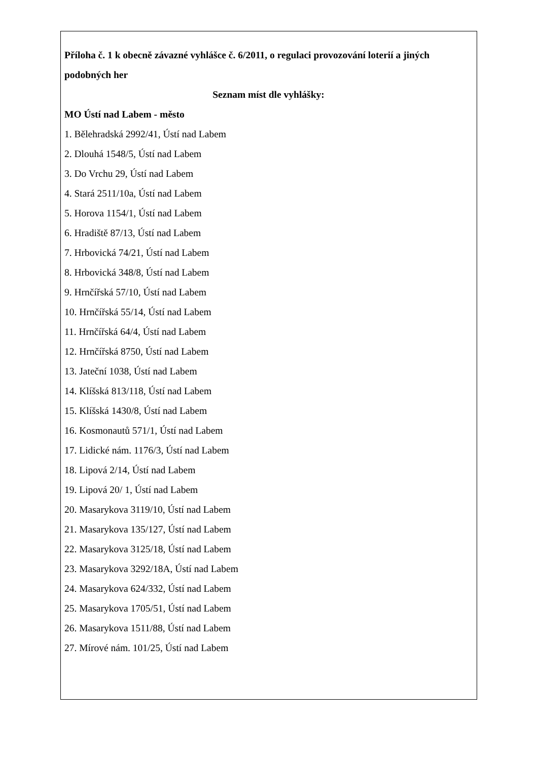Příloha č. 1 k obecně závazné vyhlášce č. 6/2011, o regulaci provozování loterií a jiných podobných her
Seznam míst dle vyhlášky:
MO Ústí nad Labem - město
1. Bělehradská 2992/41, Ústí nad Labem
2. Dlouhá 1548/5, Ústí nad Labem
3. Do Vrchu 29, Ústí nad Labem
4. Stará 2511/10a, Ústí nad Labem
5. Horova 1154/1, Ústí nad Labem
6. Hradiště 87/13, Ústí nad Labem
7. Hrbovická 74/21, Ústí nad Labem
8. Hrbovická 348/8, Ústí nad Labem
9. Hrnčířská 57/10, Ústí nad Labem
10. Hrnčířská 55/14, Ústí nad Labem
11. Hrnčířská 64/4, Ústí nad Labem
12. Hrnčířská 8750, Ústí nad Labem
13. Jateční 1038, Ústí nad Labem
14. Klíšská 813/118, Ústí nad Labem
15. Klíšská 1430/8, Ústí nad Labem
16. Kosmonautů 571/1, Ústí nad Labem
17. Lidické nám. 1176/3, Ústí nad Labem
18. Lipová 2/14, Ústí nad Labem
19. Lipová 20/ 1, Ústí nad Labem
20. Masarykova 3119/10, Ústí nad Labem
21. Masarykova 135/127, Ústí nad Labem
22. Masarykova 3125/18, Ústí nad Labem
23. Masarykova 3292/18A, Ústí nad Labem
24. Masarykova 624/332, Ústí nad Labem
25. Masarykova 1705/51, Ústí nad Labem
26. Masarykova 1511/88, Ústí nad Labem
27. Mírové nám. 101/25, Ústí nad Labem